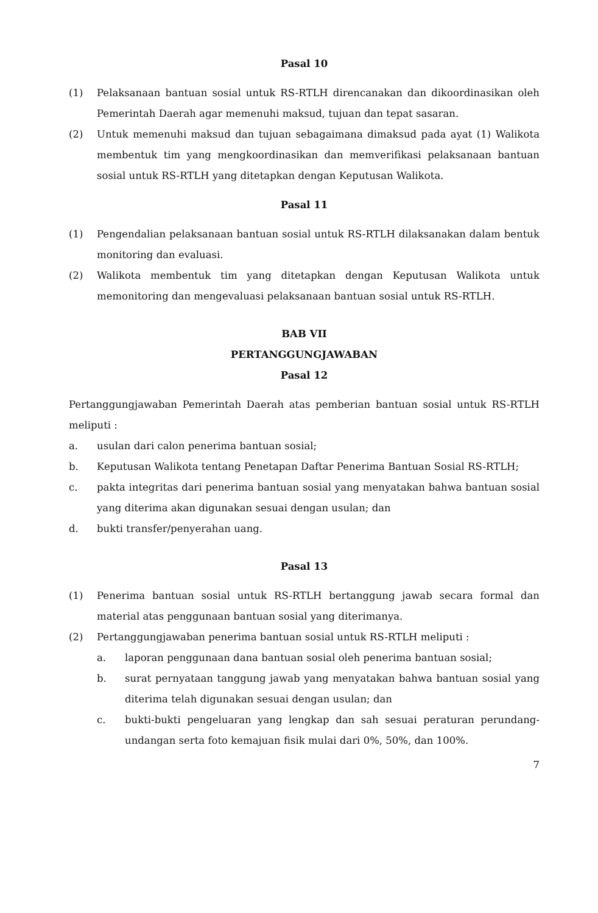Pasal 10
(1) Pelaksanaan bantuan sosial untuk RS-RTLH direncanakan dan dikoordinasikan oleh Pemerintah Daerah agar memenuhi maksud, tujuan dan tepat sasaran.
(2) Untuk memenuhi maksud dan tujuan sebagaimana dimaksud pada ayat (1) Walikota membentuk tim yang mengkoordinasikan dan memverifikasi pelaksanaan bantuan sosial untuk RS-RTLH yang ditetapkan dengan Keputusan Walikota.
Pasal 11
(1) Pengendalian pelaksanaan bantuan sosial untuk RS-RTLH dilaksanakan dalam bentuk monitoring dan evaluasi.
(2) Walikota membentuk tim yang ditetapkan dengan Keputusan Walikota untuk memonitoring dan mengevaluasi pelaksanaan bantuan sosial untuk RS-RTLH.
BAB VII
PERTANGGUNGJAWABAN
Pasal 12
Pertanggungjawaban Pemerintah Daerah atas pemberian bantuan sosial untuk RS-RTLH meliputi :
a. usulan dari calon penerima bantuan sosial;
b. Keputusan Walikota tentang Penetapan Daftar Penerima Bantuan Sosial RS-RTLH;
c. pakta integritas dari penerima bantuan sosial yang menyatakan bahwa bantuan sosial yang diterima akan digunakan sesuai dengan usulan; dan
d. bukti transfer/penyerahan uang.
Pasal 13
(1) Penerima bantuan sosial untuk RS-RTLH bertanggung jawab secara formal dan material atas penggunaan bantuan sosial yang diterimanya.
(2) Pertanggungjawaban penerima bantuan sosial untuk RS-RTLH meliputi :
a. laporan penggunaan dana bantuan sosial oleh penerima bantuan sosial;
b. surat pernyataan tanggung jawab yang menyatakan bahwa bantuan sosial yang diterima telah digunakan sesuai dengan usulan; dan
c. bukti-bukti pengeluaran yang lengkap dan sah sesuai peraturan perundang-undangan serta foto kemajuan fisik mulai dari 0%, 50%, dan 100%.
7